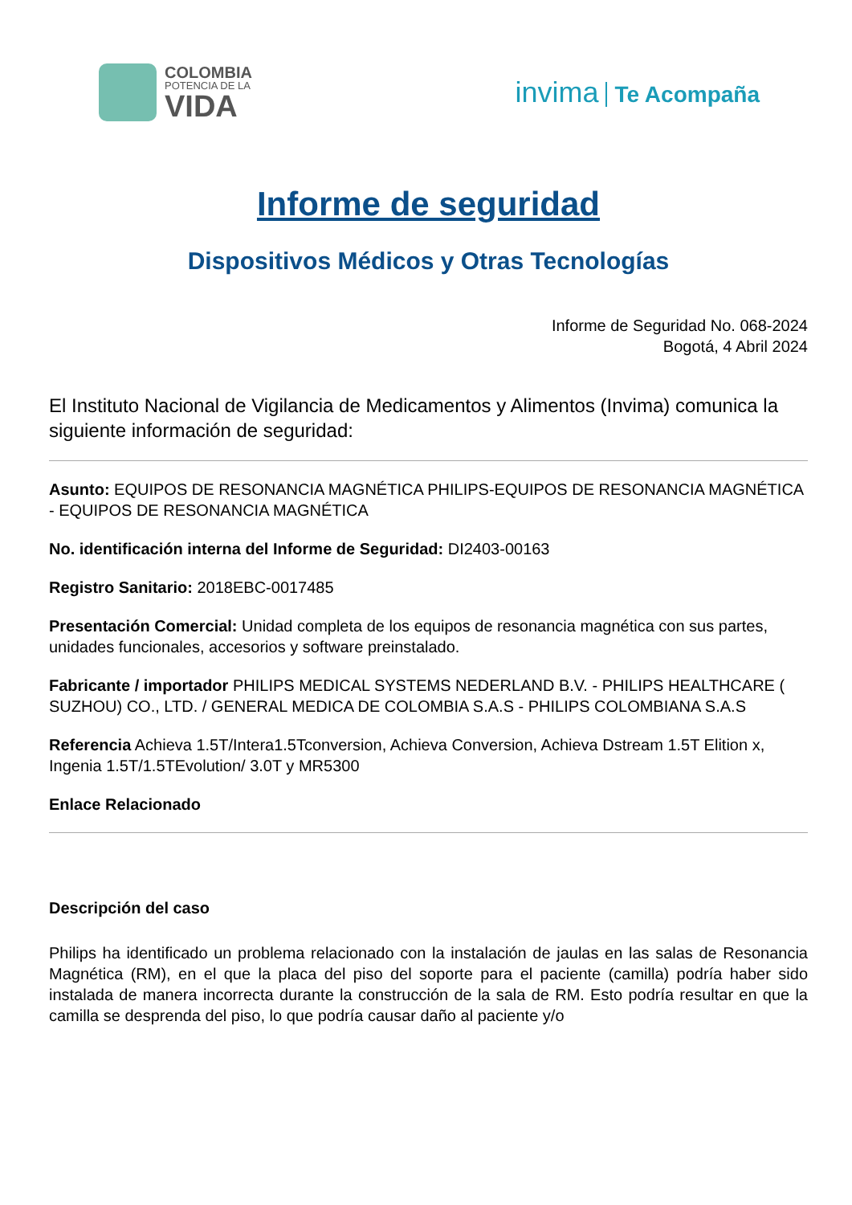COLOMBIA
POTENCIA DE LA
VIDA
invima Te Acompaña
Informe de seguridad
Dispositivos Médicos y Otras Tecnologías
Informe de Seguridad No. 068-2024
Bogotá, 4 Abril 2024
El Instituto Nacional de Vigilancia de Medicamentos y Alimentos (Invima) comunica la siguiente información de seguridad:
Asunto: EQUIPOS DE RESONANCIA MAGNÉTICA PHILIPS-EQUIPOS DE RESONANCIA MAGNÉTICA - EQUIPOS DE RESONANCIA MAGNÉTICA
No. identificación interna del Informe de Seguridad: DI2403-00163
Registro Sanitario: 2018EBC-0017485
Presentación Comercial: Unidad completa de los equipos de resonancia magnética con sus partes, unidades funcionales, accesorios y software preinstalado.
Fabricante / importador PHILIPS MEDICAL SYSTEMS NEDERLAND B.V. - PHILIPS HEALTHCARE ( SUZHOU) CO., LTD. / GENERAL MEDICA DE COLOMBIA S.A.S - PHILIPS COLOMBIANA S.A.S
Referencia Achieva 1.5T/Intera1.5Tconversion, Achieva Conversion, Achieva Dstream 1.5T Elition x, Ingenia 1.5T/1.5TEvolution/ 3.0T y MR5300
Enlace Relacionado
Descripción del caso
Philips ha identificado un problema relacionado con la instalación de jaulas en las salas de Resonancia Magnética (RM), en el que la placa del piso del soporte para el paciente (camilla) podría haber sido instalada de manera incorrecta durante la construcción de la sala de RM. Esto podría resultar en que la camilla se desprenda del piso, lo que podría causar daño al paciente y/o